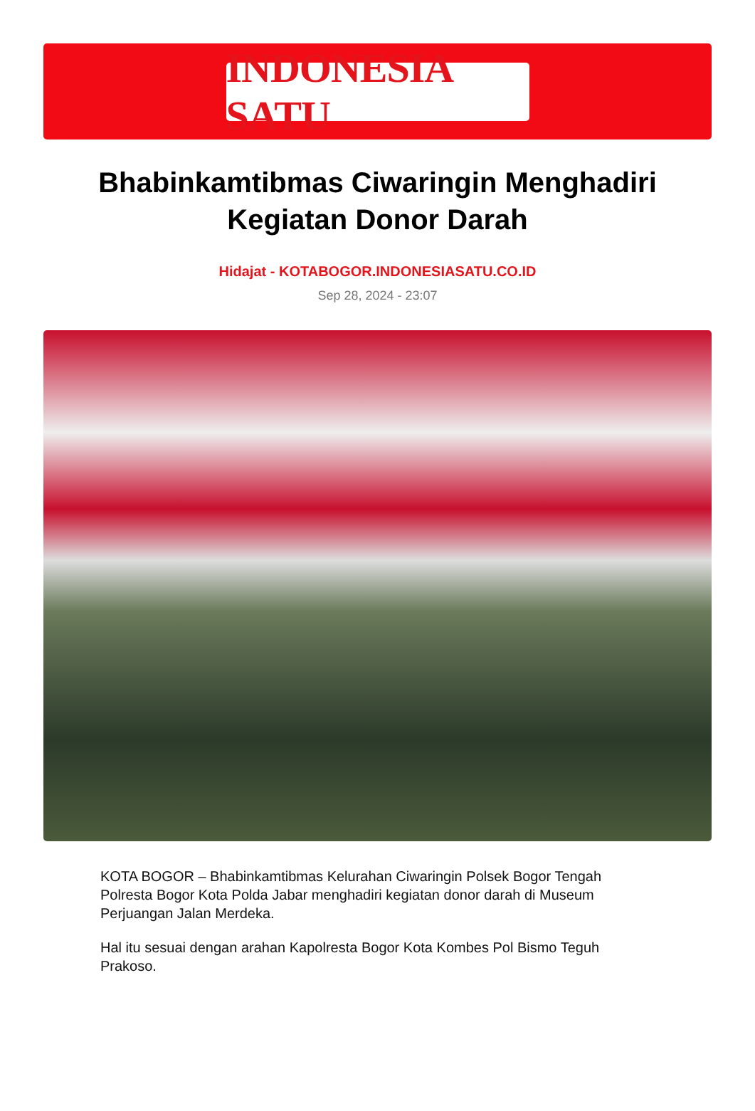INDONESIA SATU
Bhabinkamtibmas Ciwaringin Menghadiri Kegiatan Donor Darah
Hidajat - KOTABOGOR.INDONESIASATU.CO.ID
Sep 28, 2024 - 23:07
KOTA BOGOR – Bhabinkamtibmas Kelurahan Ciwaringin Polsek Bogor Tengah Polresta Bogor Kota Polda Jabar menghadiri kegiatan donor darah di Museum Perjuangan Jalan Merdeka.
Hal itu sesuai dengan arahan Kapolresta Bogor Kota Kombes Pol Bismo Teguh Prakoso.